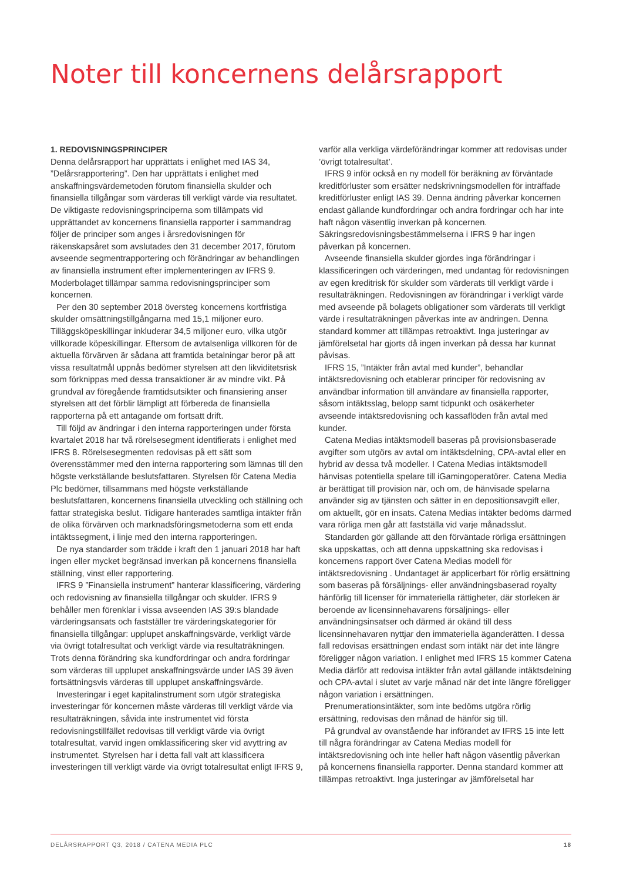Noter till koncernens delårsrapport
1. REDOVISNINGSPRINCIPER
Denna delårsrapport har upprättats i enlighet med IAS 34, ”Delårsrapportering”. Den har upprättats i enlighet med anskaffningsvärdemetoden förutom finansiella skulder och finansiella tillgångar som värderas till verkligt värde via resultatet. De viktigaste redovisningsprinciperna som tillämpats vid upprättandet av koncernens finansiella rapporter i sammandrag följer de principer som anges i årsredovisningen för räkenskapsåret som avslutades den 31 december 2017, förutom avseende segmentrapportering och förändringar av behandlingen av finansiella instrument efter implementeringen av IFRS 9. Moderbolaget tillämpar samma redovisningsprinciper som koncernen.
Per den 30 september 2018 översteg koncernens kortfristiga skulder omsättningstillgångarna med 15,1 miljoner euro. Tilläggsköpeskillingar inkluderar 34,5 miljoner euro, vilka utgör villkorade köpeskillingar. Eftersom de avtalsenliga villkoren för de aktuella förvärven är sådana att framtida betalningar beror på att vissa resultatmål uppnås bedömer styrelsen att den likviditetsrisk som förknippas med dessa transaktioner är av mindre vikt. På grundval av föregående framtidsutsikter och finansiering anser styrelsen att det förblir lämpligt att förbereda de finansiella rapporterna på ett antagande om fortsatt drift.
Till följd av ändringar i den interna rapporteringen under första kvartalet 2018 har två rörelsesegment identifierats i enlighet med IFRS 8. Rörelsesegmenten redovisas på ett sätt som överensstämmer med den interna rapportering som lämnas till den högste verkställande beslutsfattaren. Styrelsen för Catena Media Plc bedömer, tillsammans med högste verkställande beslutsfattaren, koncernens finansiella utveckling och ställning och fattar strategiska beslut. Tidigare hanterades samtliga intäkter från de olika förvärven och marknadsföringsmetoderna som ett enda intäktssegment, i linje med den interna rapporteringen.
De nya standarder som trädde i kraft den 1 januari 2018 har haft ingen eller mycket begränsad inverkan på koncernens finansiella ställning, vinst eller rapportering.
IFRS 9 ”Finansiella instrument” hanterar klassificering, värdering och redovisning av finansiella tillgångar och skulder. IFRS 9 behåller men förenklar i vissa avseenden IAS 39:s blandade värderingsansats och fastställer tre värderingskategorier för finansiella tillgångar: upplupet anskaffningsvärde, verkligt värde via övrigt totalresultat och verkligt värde via resultaträkningen. Trots denna förändring ska kundfordringar och andra fordringar som värderas till upplupet anskaffningsvärde under IAS 39 även fortsättningsvis värderas till upplupet anskaffningsvärde.
Investeringar i eget kapitalinstrument som utgör strategiska investeringar för koncernen måste värderas till verkligt värde via resultaträkningen, såvida inte instrumentet vid första redovisningstillfället redovisas till verkligt värde via övrigt totalresultat, varvid ingen omklassificering sker vid avyttring av instrumentet. Styrelsen har i detta fall valt att klassificera investeringen till verkligt värde via övrigt totalresultat enligt IFRS 9, varför alla verkliga värdeförändringar kommer att redovisas under ’övrigt totalresultat’.
IFRS 9 inför också en ny modell för beräkning av förväntade kreditförluster som ersätter nedskrivningsmodellen för inträffade kreditförluster enligt IAS 39. Denna ändring påverkar koncernen endast gällande kundfordringar och andra fordringar och har inte haft någon väsentlig inverkan på koncernen. Säkringsredovisningsbestämmelserna i IFRS 9 har ingen påverkan på koncernen.
Avseende finansiella skulder gjordes inga förändringar i klassificeringen och värderingen, med undantag för redovisningen av egen kreditrisk för skulder som värderats till verkligt värde i resultaträkningen. Redovisningen av förändringar i verkligt värde med avseende på bolagets obligationer som värderats till verkligt värde i resultaträkningen påverkas inte av ändringen. Denna standard kommer att tillämpas retroaktivt. Inga justeringar av jämförelsetal har gjorts då ingen inverkan på dessa har kunnat påvisas.
IFRS 15, ”Intäkter från avtal med kunder”, behandlar intäktsredovisning och etablerar principer för redovisning av användbar information till användare av finansiella rapporter, såsom intäktsslag, belopp samt tidpunkt och osäkerheter avseende intäktsredovisning och kassaflöden från avtal med kunder.
Catena Medias intäktsmodell baseras på provisionsbaserade avgifter som utgörs av avtal om intäktsdelning, CPA-avtal eller en hybrid av dessa två modeller. I Catena Medias intäktsmodell hänvisas potentiella spelare till iGamingoperatörer. Catena Media är berättigat till provision när, och om, de hänvisade spelarna använder sig av tjänsten och sätter in en depositionsavgift eller, om aktuellt, gör en insats. Catena Medias intäkter bedöms därmed vara rörliga men går att fastställa vid varje månadsslut.
Standarden gör gällande att den förväntade rörliga ersättningen ska uppskattas, och att denna uppskattning ska redovisas i koncernens rapport över Catena Medias modell för intäktsredovisning . Undantaget är applicerbart för rörlig ersättning som baseras på försäljnings- eller användningsbaserad royalty hänförlig till licenser för immateriella rättigheter, där storleken är beroende av licensinnehavarens försäljnings- eller användningsinsatser och därmed är okänd till dess licensinnehavaren nyttjar den immateriella äganderätten. I dessa fall redovisas ersättningen endast som intäkt när det inte längre föreligger någon variation. I enlighet med IFRS 15 kommer Catena Media därför att redovisa intäkter från avtal gällande intäktsdelning och CPA-avtal i slutet av varje månad när det inte längre föreligger någon variation i ersättningen.
Prenumerationsintäkter, som inte bedöms utgöra rörlig ersättning, redovisas den månad de hänför sig till.
På grundval av ovanstående har införandet av IFRS 15 inte lett till några förändringar av Catena Medias modell för intäktsredovisning och inte heller haft någon väsentlig påverkan på koncernens finansiella rapporter. Denna standard kommer att tillämpas retroaktivt. Inga justeringar av jämförelsetal har
DELÅRSRAPPORT Q3, 2018 / CATENA MEDIA PLC 18